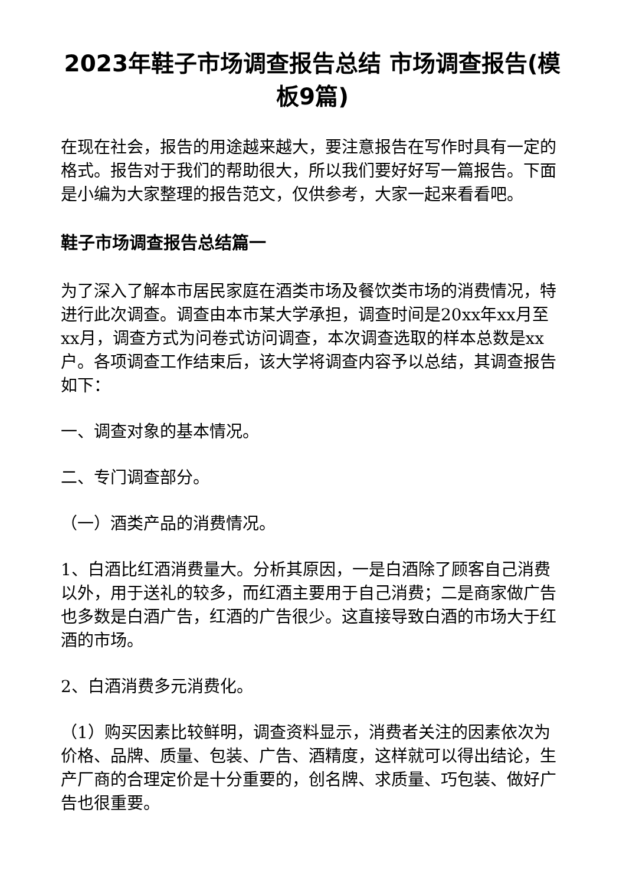2023年鞋子市场调查报告总结 市场调查报告(模板9篇)
在现在社会，报告的用途越来越大，要注意报告在写作时具有一定的格式。报告对于我们的帮助很大，所以我们要好好写一篇报告。下面是小编为大家整理的报告范文，仅供参考，大家一起来看看吧。
鞋子市场调查报告总结篇一
为了深入了解本市居民家庭在酒类市场及餐饮类市场的消费情况，特进行此次调查。调查由本市某大学承担，调查时间是20xx年xx月至xx月，调查方式为问卷式访问调查，本次调查选取的样本总数是xx户。各项调查工作结束后，该大学将调查内容予以总结，其调查报告如下：
一、调查对象的基本情况。
二、专门调查部分。
（一）酒类产品的消费情况。
1、白酒比红酒消费量大。分析其原因，一是白酒除了顾客自己消费以外，用于送礼的较多，而红酒主要用于自己消费；二是商家做广告也多数是白酒广告，红酒的广告很少。这直接导致白酒的市场大于红酒的市场。
2、白酒消费多元消费化。
（1）购买因素比较鲜明，调查资料显示，消费者关注的因素依次为价格、品牌、质量、包装、广告、酒精度，这样就可以得出结论，生产厂商的合理定价是十分重要的，创名牌、求质量、巧包装、做好广告也很重要。